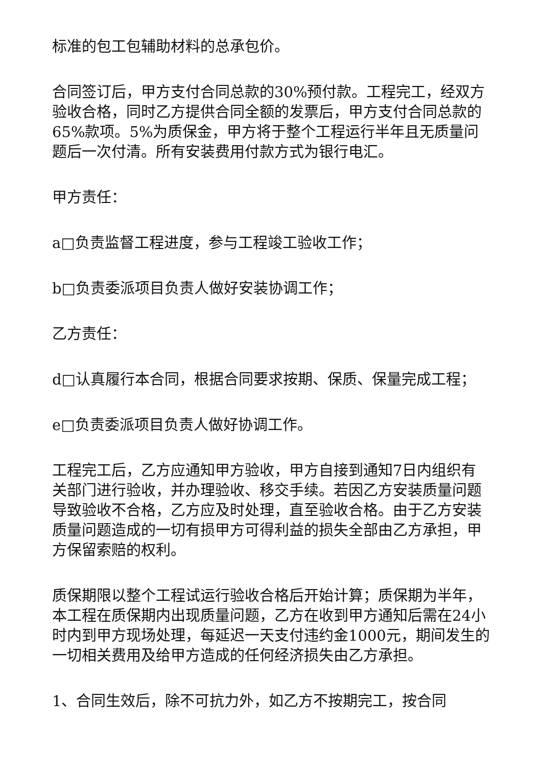标准的包工包辅助材料的总承包价。
合同签订后，甲方支付合同总款的30%预付款。工程完工，经双方验收合格，同时乙方提供合同全额的发票后，甲方支付合同总款的65%款项。5%为质保金，甲方将于整个工程运行半年且无质量问题后一次付清。所有安装费用付款方式为银行电汇。
甲方责任：
a□负责监督工程进度，参与工程竣工验收工作；
b□负责委派项目负责人做好安装协调工作；
乙方责任：
d□认真履行本合同，根据合同要求按期、保质、保量完成工程；
e□负责委派项目负责人做好协调工作。
工程完工后，乙方应通知甲方验收，甲方自接到通知7日内组织有关部门进行验收，并办理验收、移交手续。若因乙方安装质量问题导致验收不合格，乙方应及时处理，直至验收合格。由于乙方安装质量问题造成的一切有损甲方可得利益的损失全部由乙方承担，甲方保留索赔的权利。
质保期限以整个工程试运行验收合格后开始计算；质保期为半年，本工程在质保期内出现质量问题，乙方在收到甲方通知后需在24小时内到甲方现场处理，每延迟一天支付违约金1000元，期间发生的一切相关费用及给甲方造成的任何经济损失由乙方承担。
1、合同生效后，除不可抗力外，如乙方不按期完工，按合同